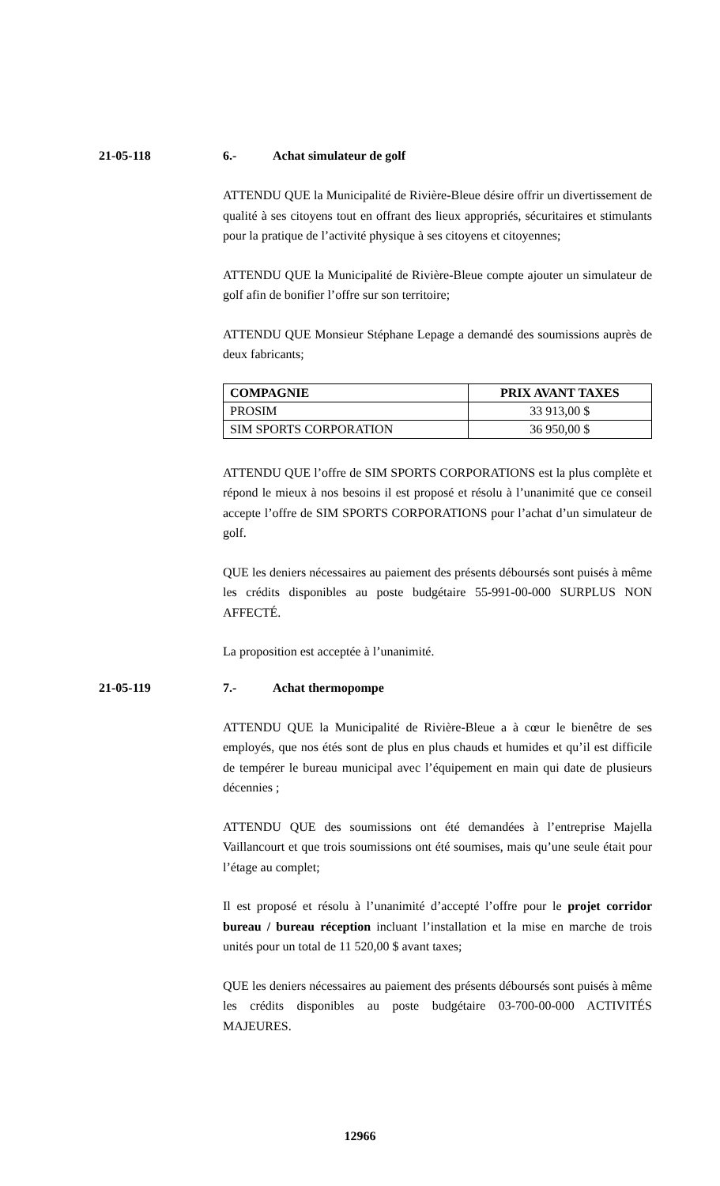21-05-118 6.- Achat simulateur de golf
ATTENDU QUE la Municipalité de Rivière-Bleue désire offrir un divertissement de qualité à ses citoyens tout en offrant des lieux appropriés, sécuritaires et stimulants pour la pratique de l’activité physique à ses citoyens et citoyennes;
ATTENDU QUE la Municipalité de Rivière-Bleue compte ajouter un simulateur de golf afin de bonifier l’offre sur son territoire;
ATTENDU QUE Monsieur Stéphane Lepage a demandé des soumissions auprès de deux fabricants;
| COMPAGNIE | PRIX AVANT TAXES |
| --- | --- |
| PROSIM | 33 913,00 $ |
| SIM SPORTS CORPORATION | 36 950,00 $ |
ATTENDU QUE l’offre de SIM SPORTS CORPORATIONS est la plus complète et répond le mieux à nos besoins il est proposé et résolu à l’unanimité que ce conseil accepte l’offre de SIM SPORTS CORPORATIONS pour l’achat d’un simulateur de golf.
QUE les deniers nécessaires au paiement des présents déboursés sont puisés à même les crédits disponibles au poste budgétaire 55-991-00-000 SURPLUS NON AFFECTÉ.
La proposition est acceptée à l’unanimité.
21-05-119 7.- Achat thermopompe
ATTENDU QUE la Municipalité de Rivière-Bleue a à cœur le bienêtre de ses employés, que nos étés sont de plus en plus chauds et humides et qu’il est difficile de tempérer le bureau municipal avec l’équipement en main qui date de plusieurs décennies ;
ATTENDU QUE des soumissions ont été demandées à l’entreprise Majella Vaillancourt et que trois soumissions ont été soumises, mais qu’une seule était pour l’étage au complet;
Il est proposé et résolu à l’unanimité d’accepté l’offre pour le projet corridor bureau / bureau réception incluant l’installation et la mise en marche de trois unités pour un total de 11 520,00 $ avant taxes;
QUE les deniers nécessaires au paiement des présents déboursés sont puisés à même les crédits disponibles au poste budgétaire 03-700-00-000 ACTIVITÉS MAJEURES.
12966